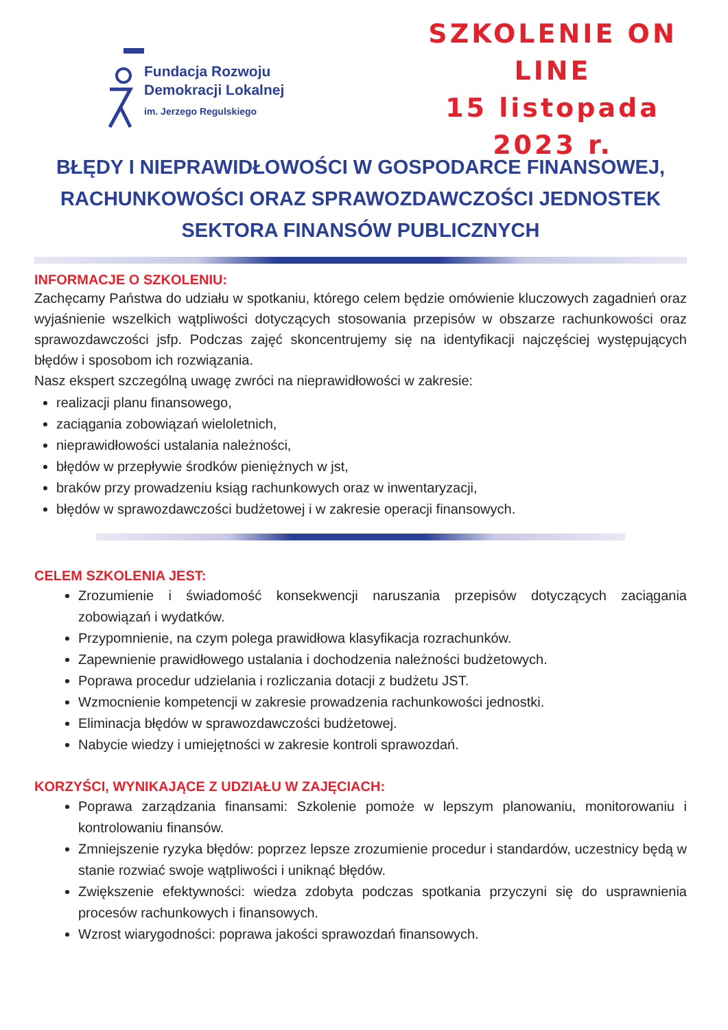Fundacja Rozwoju
Demokracji Lokalnej
im. Jerzego Regulskiego
SZKOLENIE ON LINE
15 listopada 2023 r.
BŁĘDY I NIEPRAWIDŁOWOŚCI W GOSPODARCE FINANSOWEJ, RACHUNKOWOŚCI ORAZ SPRAWOZDAWCZOŚCI JEDNOSTEK SEKTORA FINANSÓW PUBLICZNYCH
INFORMACJE O SZKOLENIU:
Zachęcamy Państwa do udziału w spotkaniu, którego celem będzie omówienie kluczowych zagadnień oraz wyjaśnienie wszelkich wątpliwości dotyczących stosowania przepisów w obszarze rachunkowości oraz sprawozdawczości jsfp. Podczas zajęć skoncentrujemy się na identyfikacji najczęściej występujących błędów i sposobom ich rozwiązania.
Nasz ekspert szczególną uwagę zwróci na nieprawidłowości w zakresie:
realizacji planu finansowego,
zaciągania zobowiązań wieloletnich,
nieprawidłowości ustalania należności,
błędów w przepływie środków pieniężnych w jst,
braków przy prowadzeniu ksiąg rachunkowych oraz w inwentaryzacji,
błędów w sprawozdawczości budżetowej i w zakresie operacji finansowych.
CELEM SZKOLENIA JEST:
Zrozumienie i świadomość konsekwencji naruszania przepisów dotyczących zaciągania zobowiązań i wydatków.
Przypomnienie, na czym polega prawidłowa klasyfikacja rozrachunków.
Zapewnienie prawidłowego ustalania i dochodzenia należności budżetowych.
Poprawa procedur udzielania i rozliczania dotacji z budżetu JST.
Wzmocnienie kompetencji w zakresie prowadzenia rachunkowości jednostki.
Eliminacja błędów w sprawozdawczości budżetowej.
Nabycie wiedzy i umiejętności w zakresie kontroli sprawozdań.
KORZYŚCI, WYNIKAJĄCE Z UDZIAŁU W ZAJĘCIACH:
Poprawa zarządzania finansami: Szkolenie pomoże w lepszym planowaniu, monitorowaniu i kontrolowaniu finansów.
Zmniejszenie ryzyka błędów: poprzez lepsze zrozumienie procedur i standardów, uczestnicy będą w stanie rozwiać swoje wątpliwości i uniknąć błędów.
Zwiększenie efektywności: wiedza zdobyta podczas spotkania przyczyni się do usprawnienia procesów rachunkowych i finansowych.
Wzrost wiarygodności: poprawa jakości sprawozdań finansowych.